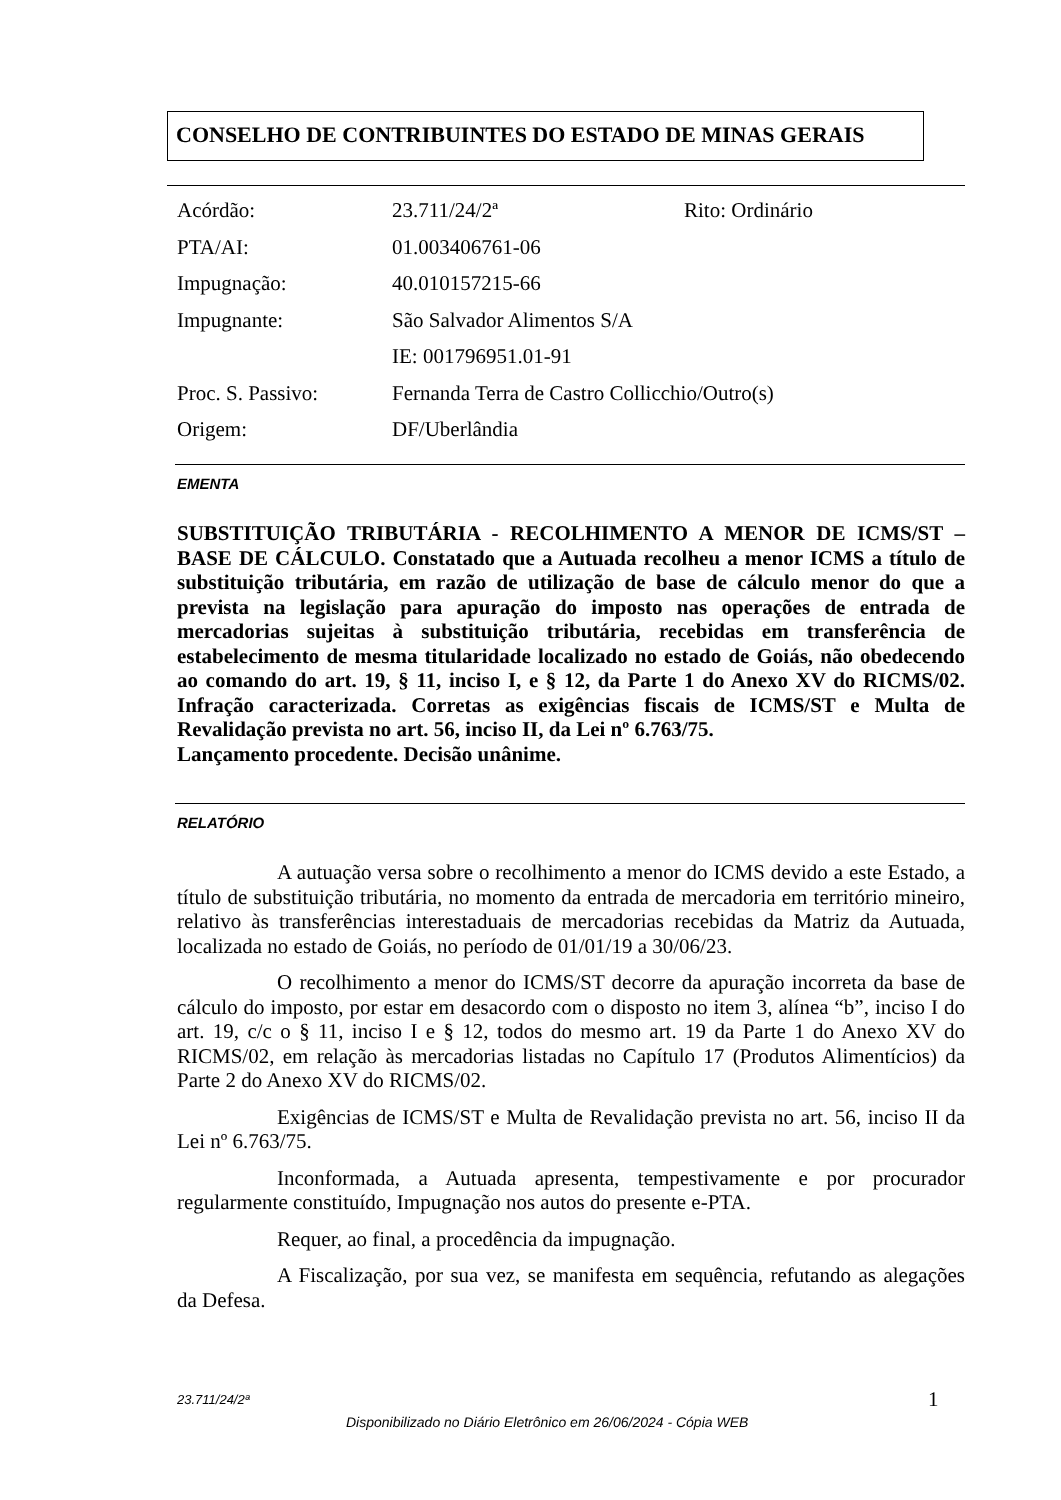CONSELHO DE CONTRIBUINTES DO ESTADO DE MINAS GERAIS
| Acórdão: | 23.711/24/2ª | Rito: Ordinário |
| PTA/AI: | 01.003406761-06 | |
| Impugnação: | 40.010157215-66 | |
| Impugnante: | São Salvador Alimentos S/A | |
| | IE: 001796951.01-91 | |
| Proc. S. Passivo: | Fernanda Terra de Castro Collicchio/Outro(s) | |
| Origem: | DF/Uberlândia | |
EMENTA
SUBSTITUIÇÃO TRIBUTÁRIA - RECOLHIMENTO A MENOR DE ICMS/ST – BASE DE CÁLCULO. Constatado que a Autuada recolheu a menor ICMS a título de substituição tributária, em razão de utilização de base de cálculo menor do que a prevista na legislação para apuração do imposto nas operações de entrada de mercadorias sujeitas à substituição tributária, recebidas em transferência de estabelecimento de mesma titularidade localizado no estado de Goiás, não obedecendo ao comando do art. 19, § 11, inciso I, e § 12, da Parte 1 do Anexo XV do RICMS/02. Infração caracterizada. Corretas as exigências fiscais de ICMS/ST e Multa de Revalidação prevista no art. 56, inciso II, da Lei nº 6.763/75.
Lançamento procedente. Decisão unânime.
RELATÓRIO
A autuação versa sobre o recolhimento a menor do ICMS devido a este Estado, a título de substituição tributária, no momento da entrada de mercadoria em território mineiro, relativo às transferências interestaduais de mercadorias recebidas da Matriz da Autuada, localizada no estado de Goiás, no período de 01/01/19 a 30/06/23.
O recolhimento a menor do ICMS/ST decorre da apuração incorreta da base de cálculo do imposto, por estar em desacordo com o disposto no item 3, alínea “b”, inciso I do art. 19, c/c o § 11, inciso I e § 12, todos do mesmo art. 19 da Parte 1 do Anexo XV do RICMS/02, em relação às mercadorias listadas no Capítulo 17 (Produtos Alimentícios) da Parte 2 do Anexo XV do RICMS/02.
Exigências de ICMS/ST e Multa de Revalidação prevista no art. 56, inciso II da Lei nº 6.763/75.
Inconformada, a Autuada apresenta, tempestivamente e por procurador regularmente constituído, Impugnação nos autos do presente e-PTA.
Requer, ao final, a procedência da impugnação.
A Fiscalização, por sua vez, se manifesta em sequência, refutando as alegações da Defesa.
23.711/24/2ª 1
Disponibilizado no Diário Eletrônico em 26/06/2024 - Cópia WEB